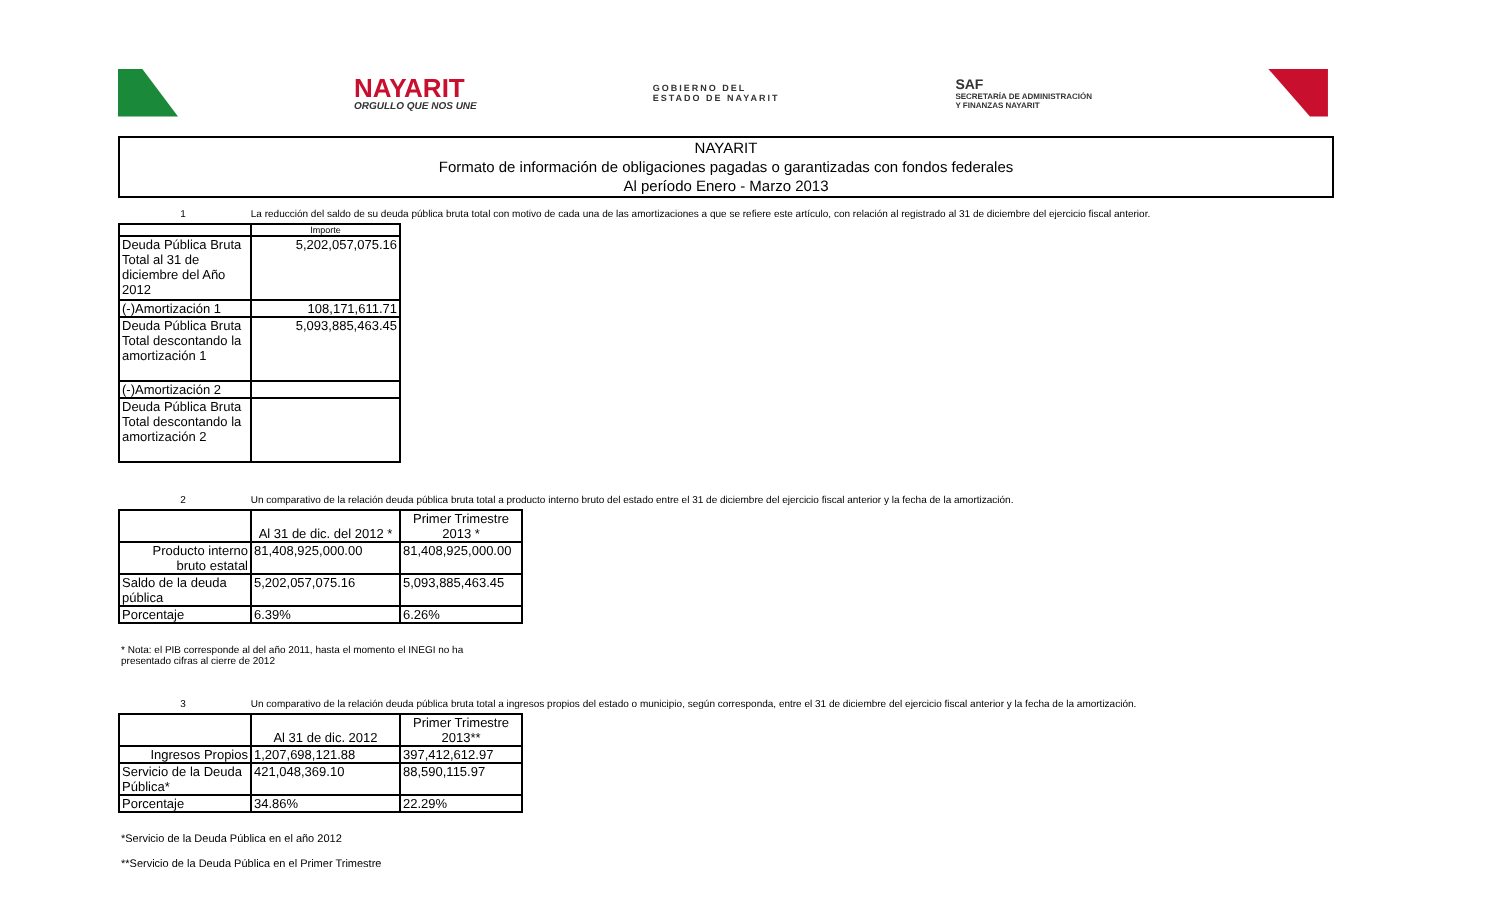NAYARIT
ORGULLO QUE NOS UNE
GOBIERNO DEL
ESTADO DE NAYARIT
SAF
SECRETARÍA DE ADMINISTRACIÓN
Y FINANZAS NAYARIT
NAYARIT
Formato de información de obligaciones pagadas o garantizadas con fondos federales
Al período Enero - Marzo 2013
1 La reducción del saldo de su deuda pública bruta total con motivo de cada una de las amortizaciones a que se refiere este artículo, con relación al registrado al 31 de diciembre del ejercicio fiscal anterior.
| | Importe |
| --- | --- |
| Deuda Pública Bruta Total al 31 de diciembre del Año 2012 | 5,202,057,075.16 |
| (-)Amortización 1 | 108,171,611.71 |
| Deuda Pública Bruta Total descontando la amortización 1 | 5,093,885,463.45 |
| (-)Amortización 2 | |
| Deuda Pública Bruta Total descontando la amortización 2 | |
2 Un comparativo de la relación deuda pública bruta total a producto interno bruto del estado entre el 31 de diciembre del ejercicio fiscal anterior y la fecha de la amortización.
| | Al 31 de dic. del 2012 * | Primer Trimestre 2013 * |
| --- | --- | --- |
| Producto interno bruto estatal | 81,408,925,000.00 | 81,408,925,000.00 |
| Saldo de la deuda pública | 5,202,057,075.16 | 5,093,885,463.45 |
| Porcentaje | 6.39% | 6.26% |
* Nota: el PIB corresponde al del año 2011, hasta el momento el INEGI no ha
presentado cifras al cierre de 2012
3 Un comparativo de la relación deuda pública bruta total a ingresos propios del estado o municipio, según corresponda, entre el 31 de diciembre del ejercicio fiscal anterior y la fecha de la amortización.
| | Al 31 de dic. 2012 | Primer Trimestre 2013** |
| --- | --- | --- |
| Ingresos Propios | 1,207,698,121.88 | 397,412,612.97 |
| Servicio de la Deuda Pública* | 421,048,369.10 | 88,590,115.97 |
| Porcentaje | 34.86% | 22.29% |
*Servicio de la Deuda Pública en el año 2012
**Servicio de la Deuda Pública en el Primer Trimestre